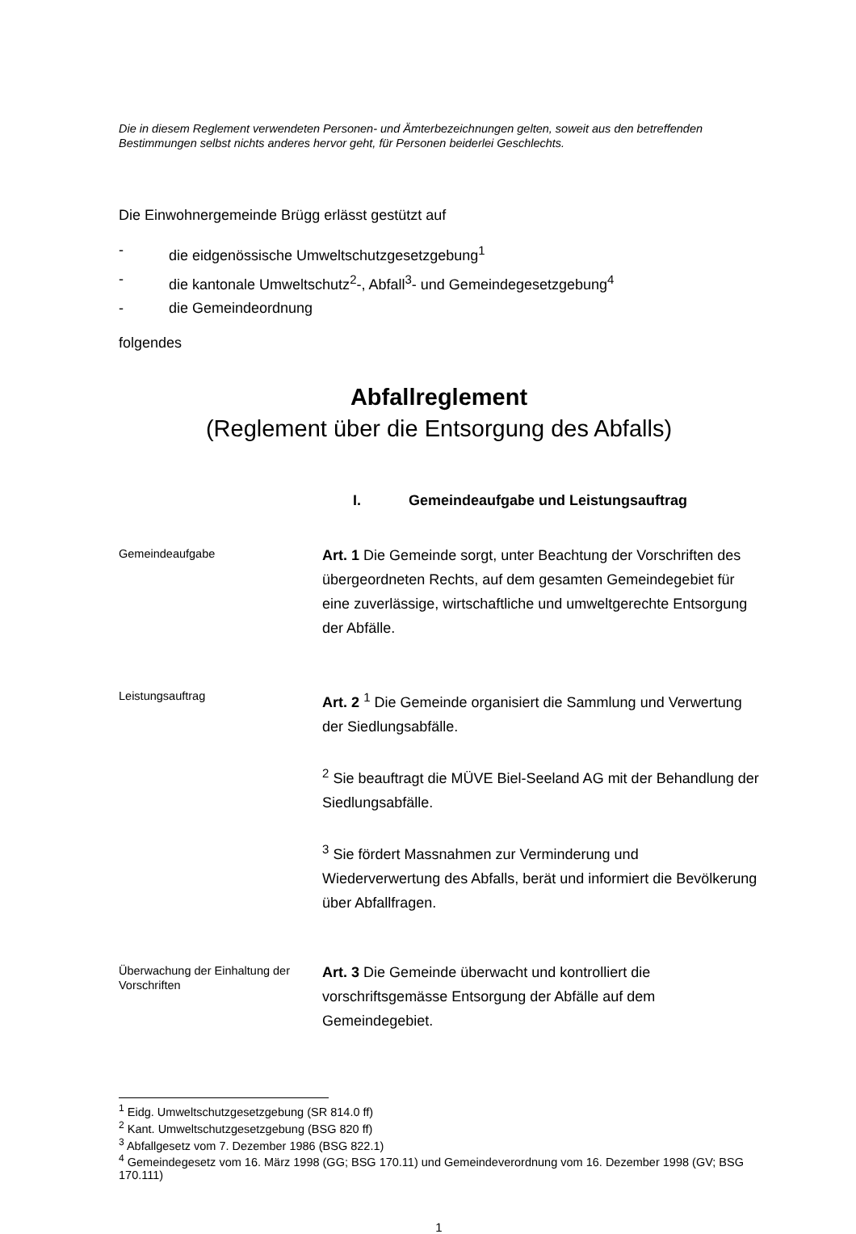Die in diesem Reglement verwendeten Personen- und Ämterbezeichnungen gelten, soweit aus den betreffenden Bestimmungen selbst nichts anderes hervor geht, für Personen beiderlei Geschlechts.
Die Einwohnergemeinde Brügg erlässt gestützt auf
- die eidgenössische Umweltschutzgesetzgebung<sup>1</sup>
- die kantonale Umweltschutz<sup>2</sup>-, Abfall<sup>3</sup>- und Gemeindegesetzgebung<sup>4</sup>
- die Gemeindeordnung
folgendes
Abfallreglement
(Reglement über die Entsorgung des Abfalls)
I. Gemeindeaufgabe und Leistungsauftrag
Gemeindeaufgabe
Art. 1 Die Gemeinde sorgt, unter Beachtung der Vorschriften des übergeordneten Rechts, auf dem gesamten Gemeindegebiet für eine zuverlässige, wirtschaftliche und umweltgerechte Entsorgung der Abfälle.
Leistungsauftrag
Art. 2 <sup>1</sup> Die Gemeinde organisiert die Sammlung und Verwertung der Siedlungsabfälle.
<sup>2</sup> Sie beauftragt die MÜVE Biel-Seeland AG mit der Behandlung der Siedlungsabfälle.
<sup>3</sup> Sie fördert Massnahmen zur Verminderung und Wiederverwertung des Abfalls, berät und informiert die Bevölkerung über Abfallfragen.
Überwachung der Einhaltung der Vorschriften
Art. 3 Die Gemeinde überwacht und kontrolliert die vorschriftsgemässe Entsorgung der Abfälle auf dem Gemeindegebiet.
<sup>1</sup> Eidg. Umweltschutzgesetzgebung (SR 814.0 ff)
<sup>2</sup> Kant. Umweltschutzgesetzgebung (BSG 820 ff)
<sup>3</sup> Abfallgesetz vom 7. Dezember 1986 (BSG 822.1)
<sup>4</sup> Gemeindegesetz vom 16. März 1998 (GG; BSG 170.11) und Gemeindeverordnung vom 16. Dezember 1998 (GV; BSG 170.111)
1